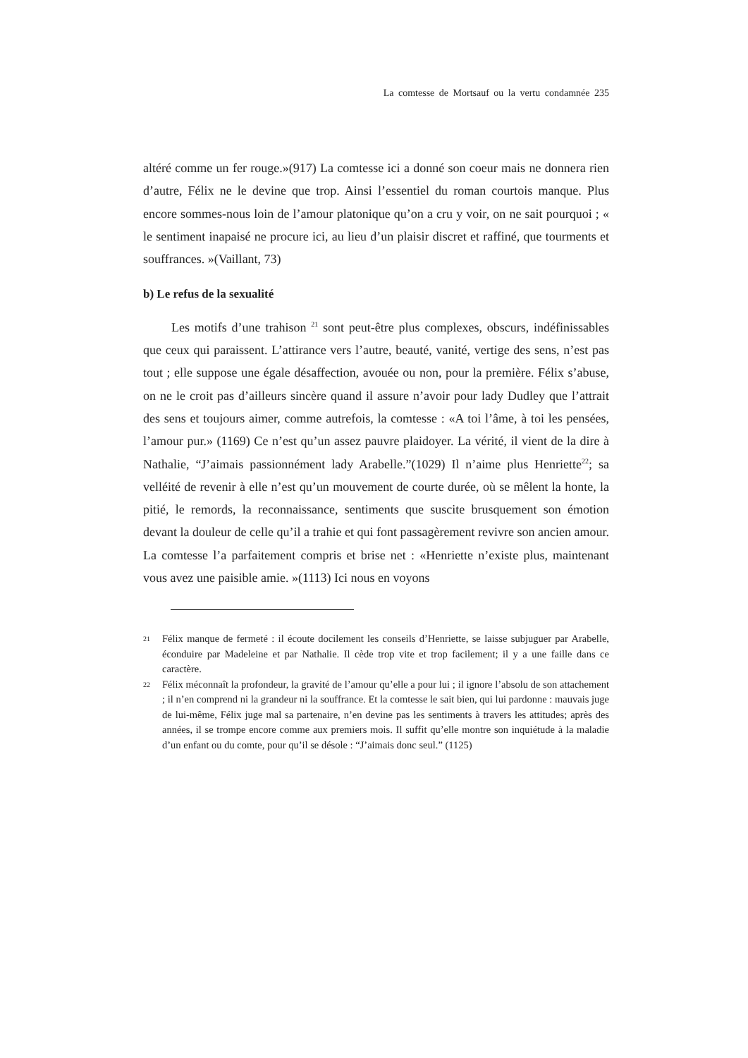La comtesse de Mortsauf ou la vertu condamnée 235
altéré comme un fer rouge.»(917) La comtesse ici a donné son coeur mais ne donnera rien d’autre, Félix ne le devine que trop. Ainsi l’essentiel du roman courtois manque. Plus encore sommes-nous loin de l’amour platonique qu’on a cru y voir, on ne sait pourquoi ; « le sentiment inapaisé ne procure ici, au lieu d’un plaisir discret et raffiné, que tourments et souffrances. »(Vaillant, 73)
b) Le refus de la sexualité
Les motifs d’une trahison <sup>21</sup> sont peut-être plus complexes, obscurs, indéfinissables que ceux qui paraissent. L’attirance vers l’autre, beauté, vanité, vertige des sens, n’est pas tout ; elle suppose une égale désaffection, avouée ou non, pour la première. Félix s’abuse, on ne le croit pas d’ailleurs sincère quand il assure n’avoir pour lady Dudley que l’attrait des sens et toujours aimer, comme autrefois, la comtesse : «A toi l’âme, à toi les pensées, l’amour pur.» (1169) Ce n’est qu’un assez pauvre plaidoyer. La vérité, il vient de la dire à Nathalie, “J’aimais passionnément lady Arabelle.”(1029) Il n’aime plus Henriette<sup>22</sup>; sa velléité de revenir à elle n’est qu’un mouvement de courte durée, où se mêlent la honte, la pitié, le remords, la reconnaissance, sentiments que suscite brusquement son émotion devant la douleur de celle qu’il a trahie et qui font passagèrement revivre son ancien amour. La comtesse l’a parfaitement compris et brise net : «Henriette n’existe plus, maintenant vous avez une paisible amie. »(1113) Ici nous en voyons
21 Félix manque de fermeté : il écoute docilement les conseils d’Henriette, se laisse subjuguer par Arabelle, éconduire par Madeleine et par Nathalie. Il cède trop vite et trop facilement; il y a une faille dans ce caractère.
22 Félix méconnaît la profondeur, la gravité de l’amour qu’elle a pour lui ; il ignore l’absolu de son attachement ; il n’en comprend ni la grandeur ni la souffrance. Et la comtesse le sait bien, qui lui pardonne : mauvais juge de lui-même, Félix juge mal sa partenaire, n’en devine pas les sentiments à travers les attitudes; après des années, il se trompe encore comme aux premiers mois. Il suffit qu’elle montre son inquiétude à la maladie d’un enfant ou du comte, pour qu’il se désole : “J’aimais donc seul.” (1125)